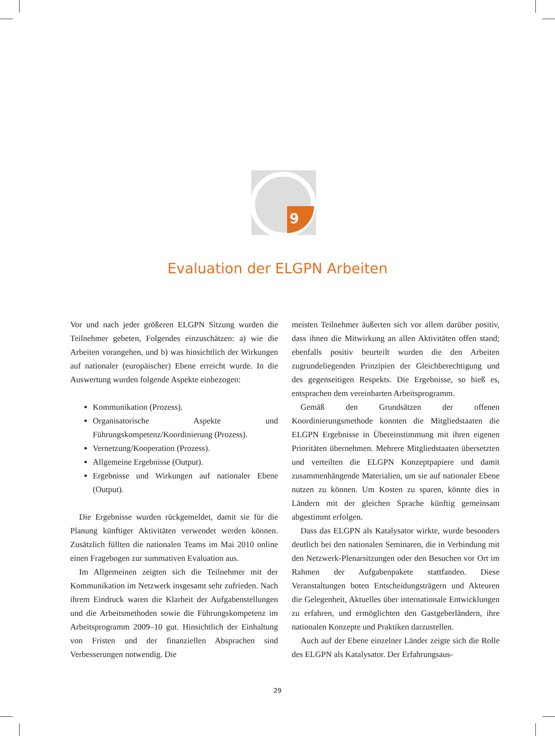9
Evaluation der ELGPN Arbeiten
Vor und nach jeder größeren ELGPN Sitzung wurden die Teilnehmer gebeten, Folgendes einzuschätzen: a) wie die Arbeiten vorangehen, und b) was hinsichtlich der Wirkungen auf nationaler (europäischer) Ebene erreicht wurde. In die Auswertung wurden folgende Aspekte einbezogen:
Kommunikation (Prozess).
Organisatorische Aspekte und Führungskompetenz/Koordinierung (Prozess).
Vernetzung/Kooperation (Prozess).
Allgemeine Ergebnisse (Output).
Ergebnisse und Wirkungen auf nationaler Ebene (Output).
Die Ergebnisse wurden rückgemeldet, damit sie für die Planung künftiger Aktivitäten verwendet werden können. Zusätzlich füllten die nationalen Teams im Mai 2010 online einen Fragebogen zur summativen Evaluation aus.
Im Allgemeinen zeigten sich die Teilnehmer mit der Kommunikation im Netzwerk insgesamt sehr zufrieden. Nach ihrem Eindruck waren die Klarheit der Aufgabenstellungen und die Arbeitsmethoden sowie die Führungskompetenz im Arbeitsprogramm 2009–10 gut. Hinsichtlich der Einhaltung von Fristen und der finanziellen Absprachen sind Verbesserungen notwendig. Die
meisten Teilnehmer äußerten sich vor allem darüber positiv, dass ihnen die Mitwirkung an allen Aktivitäten offen stand; ebenfalls positiv beurteilt wurden die den Arbeiten zugrundeliegenden Prinzipien der Gleichberechtigung und des gegenseitigen Respekts. Die Ergebnisse, so hieß es, entsprachen dem vereinbarten Arbeitsprogramm.
Gemäß den Grundsätzen der offenen Koordinierungsmethode konnten die Mitgliedstaaten die ELGPN Ergebnisse in Übereinstimmung mit ihren eigenen Prioritäten übernehmen. Mehrere Mitgliedstaaten übersetzten und verteilten die ELGPN Konzeptpapiere und damit zusammenhängende Materialien, um sie auf nationaler Ebene nutzen zu können. Um Kosten zu sparen, könnte dies in Ländern mit der gleichen Sprache künftig gemeinsam abgestimmt erfolgen.
Dass das ELGPN als Katalysator wirkte, wurde besonders deutlich bei den nationalen Seminaren, die in Verbindung mit den Netzwerk-Plenarsitzungen oder den Besuchen vor Ort im Rahmen der Aufgabenpakete stattfanden. Diese Veranstaltungen boten Entscheidungsträgern und Akteuren die Gelegenheit, Aktuelles über internationale Entwicklungen zu erfahren, und ermöglichten den Gastgeberländern, ihre nationalen Konzepte und Praktiken darzustellen.
Auch auf der Ebene einzelner Länder zeigte sich die Rolle des ELGPN als Katalysator. Der Erfahrungsaus-
29